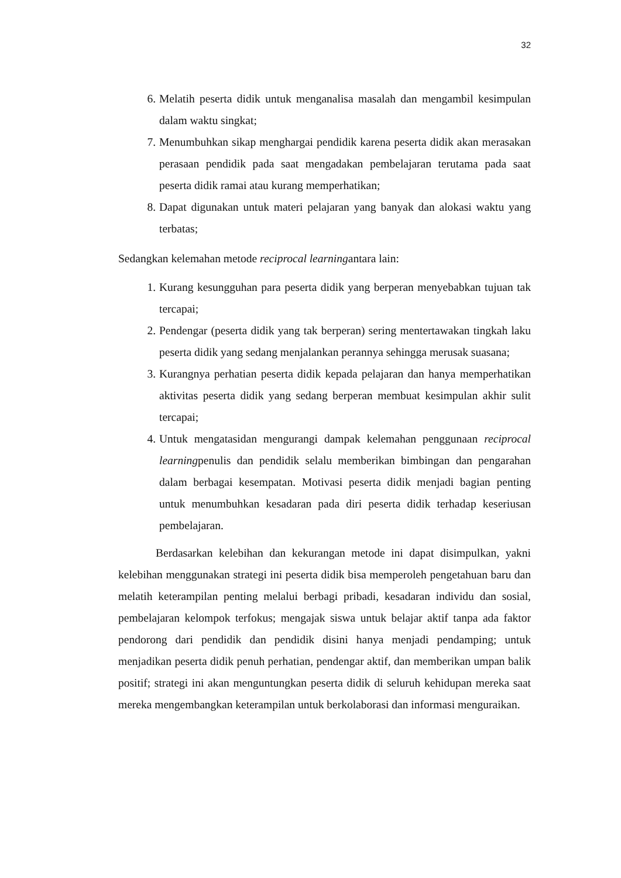32
6. Melatih peserta didik untuk menganalisa masalah dan mengambil kesimpulan dalam waktu singkat;
7. Menumbuhkan sikap menghargai pendidik karena peserta didik akan merasakan perasaan pendidik pada saat mengadakan pembelajaran terutama pada saat peserta didik ramai atau kurang memperhatikan;
8. Dapat digunakan untuk materi pelajaran yang banyak dan alokasi waktu yang terbatas;
Sedangkan kelemahan metode reciprocal learningantara lain:
1. Kurang kesungguhan para peserta didik yang berperan menyebabkan tujuan tak tercapai;
2. Pendengar (peserta didik yang tak berperan) sering mentertawakan tingkah laku peserta didik yang sedang menjalankan perannya sehingga merusak suasana;
3. Kurangnya perhatian peserta didik kepada pelajaran dan hanya memperhatikan aktivitas peserta didik yang sedang berperan membuat kesimpulan akhir sulit tercapai;
4. Untuk mengatasidan mengurangi dampak kelemahan penggunaan reciprocal learningpenulis dan pendidik selalu memberikan bimbingan dan pengarahan dalam berbagai kesempatan. Motivasi peserta didik menjadi bagian penting untuk menumbuhkan kesadaran pada diri peserta didik terhadap keseriusan pembelajaran.
Berdasarkan kelebihan dan kekurangan metode ini dapat disimpulkan, yakni kelebihan menggunakan strategi ini peserta didik bisa memperoleh pengetahuan baru dan melatih keterampilan penting melalui berbagi pribadi, kesadaran individu dan sosial, pembelajaran kelompok terfokus; mengajak siswa untuk belajar aktif tanpa ada faktor pendorong dari pendidik dan pendidik disini hanya menjadi pendamping; untuk menjadikan peserta didik penuh perhatian, pendengar aktif, dan memberikan umpan balik positif; strategi ini akan menguntungkan peserta didik di seluruh kehidupan mereka saat mereka mengembangkan keterampilan untuk berkolaborasi dan informasi menguraikan.